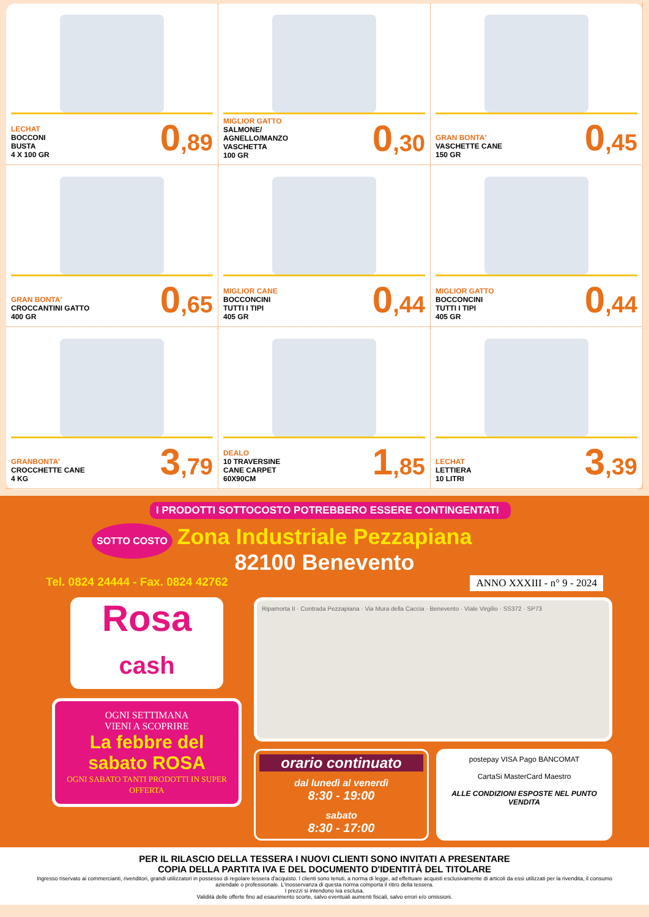LECHAT
BOCCONI
BUSTA
4 X 100 GR
0,89
MIGLIOR GATTO
SALMONE/
AGNELLO/MANZO
VASCHETTA
100 GR
0,30
GRAN BONTA'
VASCHETTE CANE
150 GR
0,45
GRAN BONTA'
CROCCANTINI GATTO
400 GR
0,65
MIGLIOR CANE
BOCCONCINI
TUTTI I TIPI
405 GR
0,44
MIGLIOR GATTO
BOCCONCINI
TUTTI I TIPI
405 GR
0,44
GRANBONTA'
CROCCHETTE CANE
4 KG
3,79
DEALO
10 TRAVERSINE
CANE CARPET
60X90CM
1,85
LECHAT
LETTIERA
10 LITRI
3,39
I PRODOTTI SOTTOCOSTO POTREBBERO ESSERE CONTINGENTATI
SOTTO COSTO
Zona Industriale Pezzapiana
82100 Benevento
Tel. 0824 24444 - Fax. 0824 42762 ANNO XXXIII - n° 9 - 2024
Rosa
cash
OGNI SETTIMANA
VIENI A SCOPRIRE
La febbre del sabato ROSA
OGNI SABATO TANTI PRODOTTI IN SUPER OFFERTA
Ripamorta II · Contrada Pezzapiana · Via Mura della Caccia · Benevento · Viale Virgilio · SS372 · SP73
orario continuato
dal lunedì al venerdì
8:30 - 19:00
sabato
8:30 - 17:00
postepay VISA Pago BANCOMAT
CartaSi MasterCard Maestro
ALLE CONDIZIONI ESPOSTE NEL PUNTO VENDITA
PER IL RILASCIO DELLA TESSERA I NUOVI CLIENTI SONO INVITATI A PRESENTARE
COPIA DELLA PARTITA IVA E DEL DOCUMENTO D'IDENTITÀ DEL TITOLARE
Ingresso riservato ai commercianti, rivenditori, grandi utilizzatori in possesso di regolare tessera d'acquisto. I clienti sono tenuti, a norma di legge, ad effettuare acquisti esclusivamente di articoli da essi utilizzati per la rivendita, il consumo aziendale o professionale. L'inosservanza di questa norma comporta il ritiro della tessera.
I prezzi si intendono iva esclusa.
Validità delle offerte fino ad esaurimento scorte, salvo eventuali aumenti fiscali, salvo errori e/o omissioni.